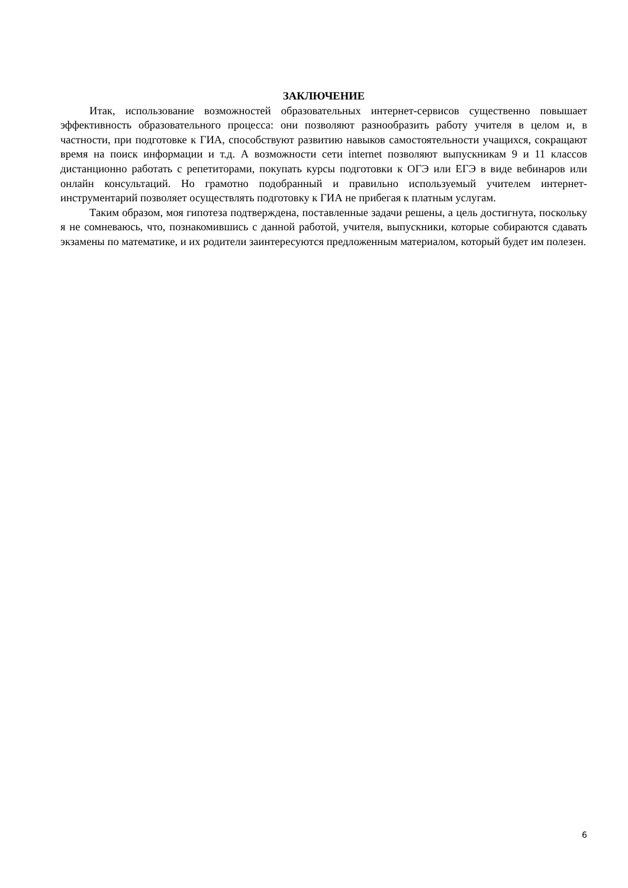ЗАКЛЮЧЕНИЕ
Итак, использование возможностей образовательных интернет-сервисов существенно повышает эффективность образовательного процесса: они позволяют разнообразить работу учителя в целом и, в частности, при подготовке к ГИА, способствуют развитию навыков самостоятельности учащихся, сокращают время на поиск информации и т.д. А возможности сети internet позволяют выпускникам 9 и 11 классов дистанционно работать с репетиторами, покупать курсы подготовки к ОГЭ или ЕГЭ в виде вебинаров или онлайн консультаций. Но грамотно подобранный и правильно используемый учителем интернет-инструментарий позволяет осуществлять подготовку к ГИА не прибегая к платным услугам.
Таким образом, моя гипотеза подтверждена, поставленные задачи решены, а цель достигнута, поскольку я не сомневаюсь, что, познакомившись с данной работой, учителя, выпускники, которые собираются сдавать экзамены по математике, и их родители заинтересуются предложенным материалом, который будет им полезен.
6